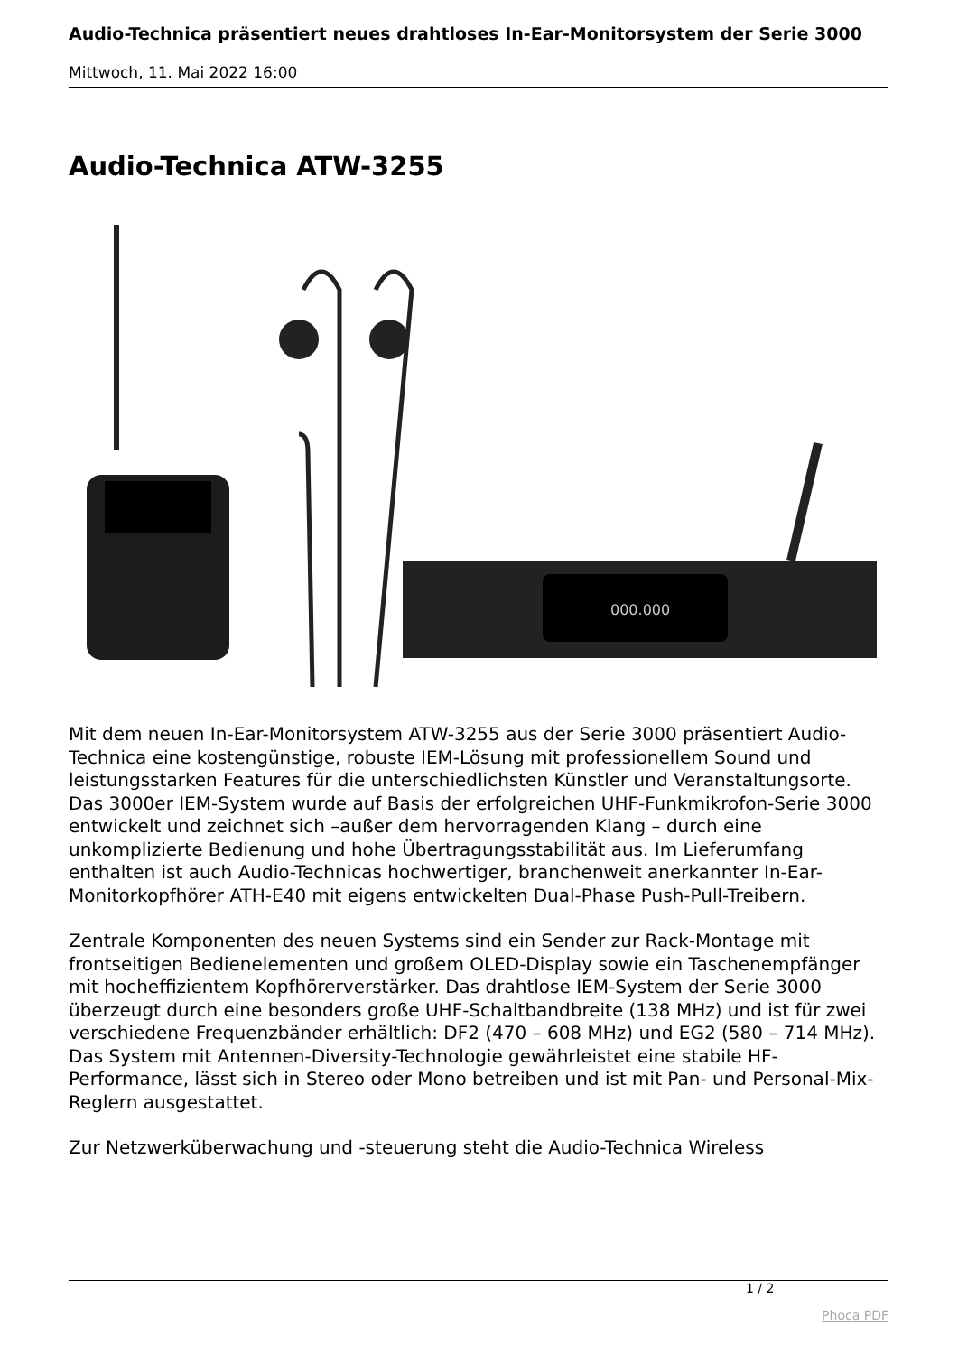Audio-Technica präsentiert neues drahtloses In-Ear-Monitorsystem der Serie 3000
Mittwoch, 11. Mai 2022 16:00
Audio-Technica ATW-3255
000.000
Mit dem neuen In-Ear-Monitorsystem ATW-3255 aus der Serie 3000 präsentiert Audio-Technica eine kostengünstige, robuste IEM-Lösung mit professionellem Sound und leistungsstarken Features für die unterschiedlichsten Künstler und Veranstaltungsorte. Das 3000er IEM-System wurde auf Basis der erfolgreichen UHF-Funkmikrofon-Serie 3000 entwickelt und zeichnet sich –außer dem hervorragenden Klang – durch eine unkomplizierte Bedienung und hohe Übertragungsstabilität aus. Im Lieferumfang enthalten ist auch Audio-Technicas hochwertiger, branchenweit anerkannter In-Ear-Monitorkopfhörer ATH-E40 mit eigens entwickelten Dual-Phase Push-Pull-Treibern.
Zentrale Komponenten des neuen Systems sind ein Sender zur Rack-Montage mit frontseitigen Bedienelementen und großem OLED-Display sowie ein Taschenempfänger mit hocheffizientem Kopfhörerverstärker. Das drahtlose IEM-System der Serie 3000 überzeugt durch eine besonders große UHF-Schaltbandbreite (138 MHz) und ist für zwei verschiedene Frequenzbänder erhältlich: DF2 (470 – 608 MHz) und EG2 (580 – 714 MHz). Das System mit Antennen-Diversity-Technologie gewährleistet eine stabile HF-Performance, lässt sich in Stereo oder Mono betreiben und ist mit Pan- und Personal-Mix-Reglern ausgestattet.
Zur Netzwerküberwachung und -steuerung steht die Audio-Technica Wireless
1 / 2
Phoca PDF